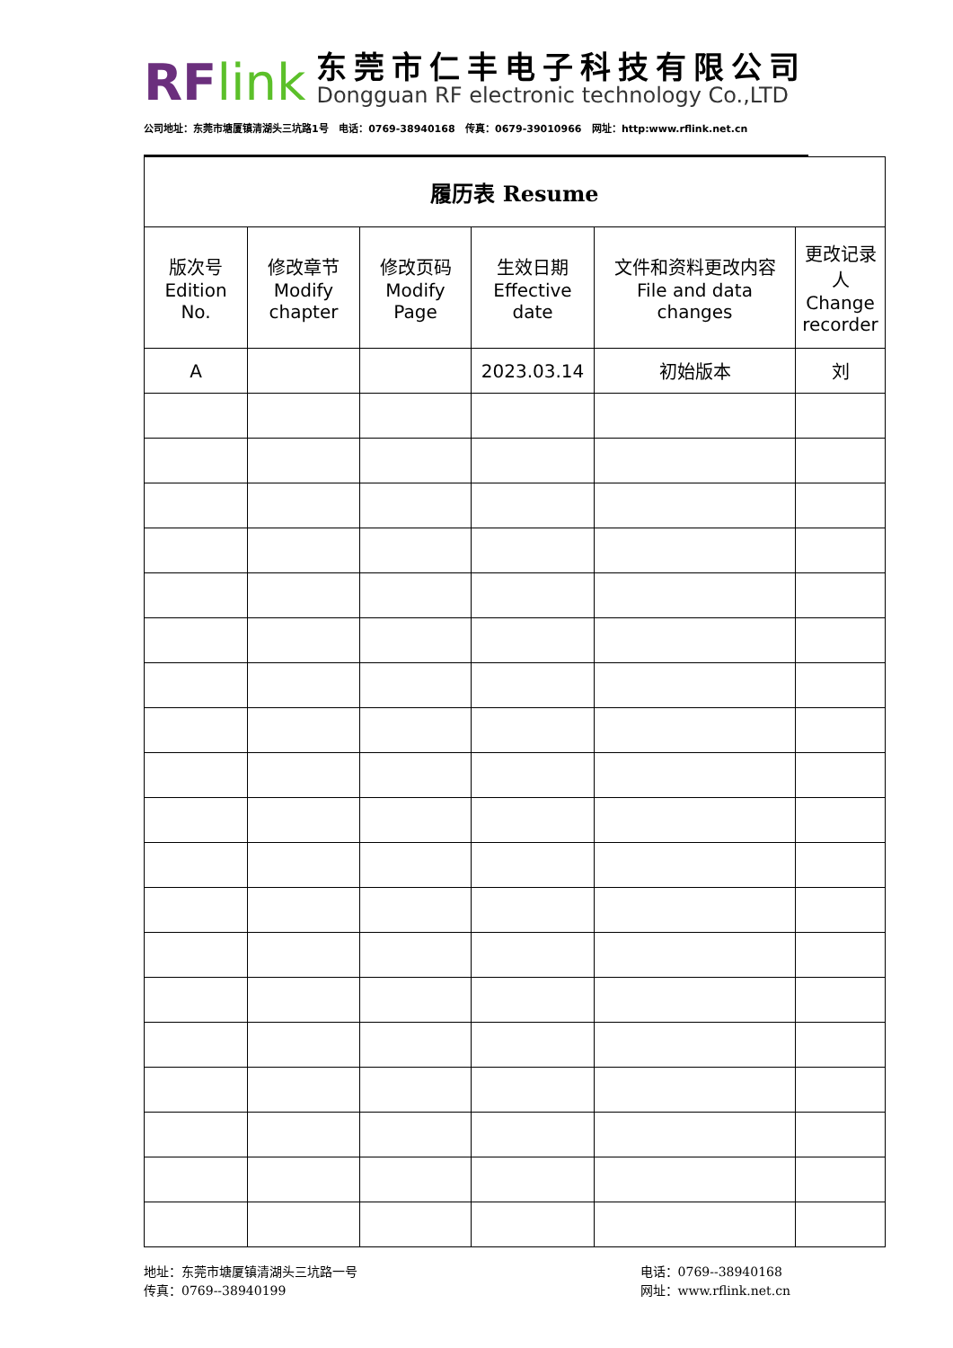RF link
东莞市仁丰电子科技有限公司
Dongguan RF electronic technology Co.,LTD
公司地址：东莞市塘厦镇清湖头三坑路1号 电话：0769-38940168 传真：0679-39010966 网址：http:www.rflink.net.cn
| 履历表 Resume | | | | | |
| --- | --- | --- | --- | --- | --- |
| 版次号 Edition No. | 修改章节 Modify chapter | 修改页码 Modify Page | 生效日期 Effective date | 文件和资料更改内容 File and data changes | 更改记录人 Change recorder |
| A | | | 2023.03.14 | 初始版本 | 刘 |
地址：东莞市塘厦镇清湖头三坑路一号
传真：0769--38940199
电话：0769--38940168
网址：www.rflink.net.cn